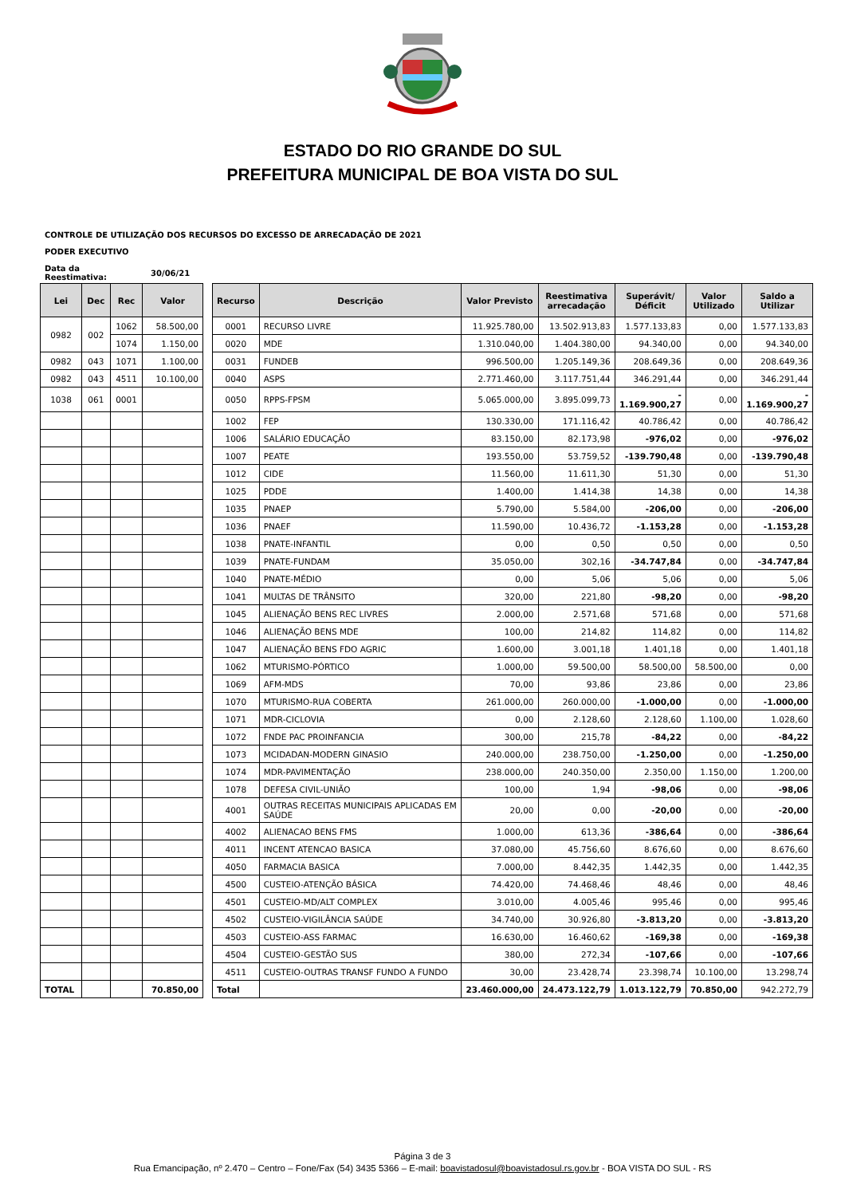ESTADO DO RIO GRANDE DO SUL
PREFEITURA MUNICIPAL DE BOA VISTA DO SUL
CONTROLE DE UTILIZAÇÃO DOS RECURSOS DO EXCESSO DE ARRECADAÇÃO DE 2021
PODER EXECUTIVO
Data da
Reestimativa: 30/06/21
| Lei | Dec | Rec | Valor |
| --- | --- | --- | --- |
| 0982 | 002 | 1062 | 58.500,00 |
| | | 1074 | 1.150,00 |
| 0982 | 043 | 1071 | 1.100,00 |
| 0982 | 043 | 4511 | 10.100,00 |
| 1038 | 061 | 0001 | |
| TOTAL | | | 70.850,00 |
| Recurso | Descrição | Valor Previsto | Reestimativa arrecadação | Superávit/ Déficit | Valor Utilizado | Saldo a Utilizar |
| --- | --- | --- | --- | --- | --- | --- |
| 0001 | RECURSO LIVRE | 11.925.780,00 | 13.502.913,83 | 1.577.133,83 | 0,00 | 1.577.133,83 |
| 0020 | MDE | 1.310.040,00 | 1.404.380,00 | 94.340,00 | 0,00 | 94.340,00 |
| 0031 | FUNDEB | 996.500,00 | 1.205.149,36 | 208.649,36 | 0,00 | 208.649,36 |
| 0040 | ASPS | 2.771.460,00 | 3.117.751,44 | 346.291,44 | 0,00 | 346.291,44 |
| 0050 | RPPS-FPSM | 5.065.000,00 | 3.895.099,73 | - 1.169.900,27 | 0,00 | - 1.169.900,27 |
| 1002 | FEP | 130.330,00 | 171.116,42 | 40.786,42 | 0,00 | 40.786,42 |
| 1006 | SALÁRIO EDUCAÇÃO | 83.150,00 | 82.173,98 | -976,02 | 0,00 | -976,02 |
| 1007 | PEATE | 193.550,00 | 53.759,52 | -139.790,48 | 0,00 | -139.790,48 |
| 1012 | CIDE | 11.560,00 | 11.611,30 | 51,30 | 0,00 | 51,30 |
| 1025 | PDDE | 1.400,00 | 1.414,38 | 14,38 | 0,00 | 14,38 |
| 1035 | PNAEP | 5.790,00 | 5.584,00 | -206,00 | 0,00 | -206,00 |
| 1036 | PNAEF | 11.590,00 | 10.436,72 | -1.153,28 | 0,00 | -1.153,28 |
| 1038 | PNATE-INFANTIL | 0,00 | 0,50 | 0,50 | 0,00 | 0,50 |
| 1039 | PNATE-FUNDAM | 35.050,00 | 302,16 | -34.747,84 | 0,00 | -34.747,84 |
| 1040 | PNATE-MÉDIO | 0,00 | 5,06 | 5,06 | 0,00 | 5,06 |
| 1041 | MULTAS DE TRÂNSITO | 320,00 | 221,80 | -98,20 | 0,00 | -98,20 |
| 1045 | ALIENAÇÃO BENS REC LIVRES | 2.000,00 | 2.571,68 | 571,68 | 0,00 | 571,68 |
| 1046 | ALIENAÇÃO BENS MDE | 100,00 | 214,82 | 114,82 | 0,00 | 114,82 |
| 1047 | ALIENAÇÃO BENS FDO AGRIC | 1.600,00 | 3.001,18 | 1.401,18 | 0,00 | 1.401,18 |
| 1062 | MTURISMO-PÓRTICO | 1.000,00 | 59.500,00 | 58.500,00 | 58.500,00 | 0,00 |
| 1069 | AFM-MDS | 70,00 | 93,86 | 23,86 | 0,00 | 23,86 |
| 1070 | MTURISMO-RUA COBERTA | 261.000,00 | 260.000,00 | -1.000,00 | 0,00 | -1.000,00 |
| 1071 | MDR-CICLOVIA | 0,00 | 2.128,60 | 2.128,60 | 1.100,00 | 1.028,60 |
| 1072 | FNDE PAC PROINFANCIA | 300,00 | 215,78 | -84,22 | 0,00 | -84,22 |
| 1073 | MCIDADAN-MODERN GINASIO | 240.000,00 | 238.750,00 | -1.250,00 | 0,00 | -1.250,00 |
| 1074 | MDR-PAVIMENTAÇÃO | 238.000,00 | 240.350,00 | 2.350,00 | 1.150,00 | 1.200,00 |
| 1078 | DEFESA CIVIL-UNIÃO | 100,00 | 1,94 | -98,06 | 0,00 | -98,06 |
| 4001 | OUTRAS RECEITAS MUNICIPAIS APLICADAS EM SAÚDE | 20,00 | 0,00 | -20,00 | 0,00 | -20,00 |
| 4002 | ALIENACAO BENS FMS | 1.000,00 | 613,36 | -386,64 | 0,00 | -386,64 |
| 4011 | INCENT ATENCAO BASICA | 37.080,00 | 45.756,60 | 8.676,60 | 0,00 | 8.676,60 |
| 4050 | FARMACIA BASICA | 7.000,00 | 8.442,35 | 1.442,35 | 0,00 | 1.442,35 |
| 4500 | CUSTEIO-ATENÇÃO BÁSICA | 74.420,00 | 74.468,46 | 48,46 | 0,00 | 48,46 |
| 4501 | CUSTEIO-MD/ALT COMPLEX | 3.010,00 | 4.005,46 | 995,46 | 0,00 | 995,46 |
| 4502 | CUSTEIO-VIGILÂNCIA SAÚDE | 34.740,00 | 30.926,80 | -3.813,20 | 0,00 | -3.813,20 |
| 4503 | CUSTEIO-ASS FARMAC | 16.630,00 | 16.460,62 | -169,38 | 0,00 | -169,38 |
| 4504 | CUSTEIO-GESTÃO SUS | 380,00 | 272,34 | -107,66 | 0,00 | -107,66 |
| 4511 | CUSTEIO-OUTRAS TRANSF FUNDO A FUNDO | 30,00 | 23.428,74 | 23.398,74 | 10.100,00 | 13.298,74 |
| Total | | 23.460.000,00 | 24.473.122,79 | 1.013.122,79 | 70.850,00 | 942.272,79 |
Página 3 de 3
Rua Emancipação, nº 2.470 – Centro – Fone/Fax (54) 3435 5366 – E-mail: boavistadosul@boavistadosul.rs.gov.br - BOA VISTA DO SUL - RS